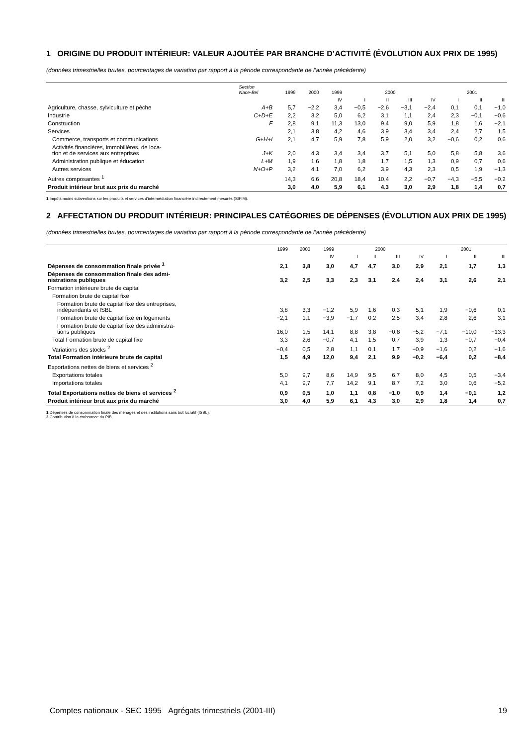1 ORIGINE DU PRODUIT INTÉRIEUR: VALEUR AJOUTÉE PAR BRANCHE D’ACTIVITÉ (ÉVOLUTION AUX PRIX DE 1995)
(données trimestrielles brutes, pourcentages de variation par rapport à la période correspondante de l’année précédente)
| | Section Nace-Bel | 1999 | 2000 | 1999 | 2000 | | | | 2001 | | |
| --- | --- | --- | --- | --- | --- | --- | --- | --- | --- | --- | --- |
| | | | | IV | I | II | III | IV | I | II | III |
| Agriculture, chasse, sylviculture et pêche | A+B | 5,7 | −2,2 | 3,4 | −0,5 | −2,6 | −3,1 | −2,4 | 0,1 | 0,1 | −1,0 |
| Industrie | C+D+E | 2,2 | 3,2 | 5,0 | 6,2 | 3,1 | 1,1 | 2,4 | 2,3 | −0,1 | −0,6 |
| Construction | F | 2,8 | 9,1 | 11,3 | 13,0 | 9,4 | 9,0 | 5,9 | 1,8 | 1,6 | −2,1 |
| Services | | 2,1 | 3,8 | 4,2 | 4,6 | 3,9 | 3,4 | 3,4 | 2,4 | 2,7 | 1,5 |
| Commerce, transports et communications | G+H+I | 2,1 | 4,7 | 5,9 | 7,8 | 5,9 | 2,0 | 3,2 | −0,6 | 0,2 | 0,6 |
| Activités financières, immobilières, de loca- tion et de services aux entreprises | J+K | 2,0 | 4,3 | 3,4 | 3,4 | 3,7 | 5,1 | 5,0 | 5,8 | 5,8 | 3,6 |
| Administration publique et éducation | L+M | 1,9 | 1,6 | 1,8 | 1,8 | 1,7 | 1,5 | 1,3 | 0,9 | 0,7 | 0,6 |
| Autres services | N+O+P | 3,2 | 4,1 | 7,0 | 6,2 | 3,9 | 4,3 | 2,3 | 0,5 | 1,9 | −1,3 |
| Autres composantes <sup>1</sup> | | 14,3 | 6,6 | 20,8 | 18,4 | 10,4 | 2,2 | −0,7 | −4,3 | −5,5 | −0,2 |
| Produit intérieur brut aux prix du marché | | 3,0 | 4,0 | 5,9 | 6,1 | 4,3 | 3,0 | 2,9 | 1,8 | 1,4 | 0,7 |
1 Impôts moins subventions sur les produits et services d’intermédiation financière indirectement mesurés (SIFIM).
2 AFFECTATION DU PRODUIT INTÉRIEUR: PRINCIPALES CATÉGORIES DE DÉPENSES (ÉVOLUTION AUX PRIX DE 1995)
(données trimestrielles brutes, pourcentages de variation par rapport à la période correspondante de l’année précédente)
| | 1999 | 2000 | 1999 | 2000 | | | | 2001 | | |
| --- | --- | --- | --- | --- | --- | --- | --- | --- | --- | --- |
| | | | IV | I | II | III | IV | I | II | III |
| Dépenses de consommation finale privée <sup>1</sup> | 2,1 | 3,8 | 3,0 | 4,7 | 4,7 | 3,0 | 2,9 | 2,1 | 1,7 | 1,3 |
| Dépenses de consommation finale des admi- nistrations publiques | 3,2 | 2,5 | 3,3 | 2,3 | 3,1 | 2,4 | 2,4 | 3,1 | 2,6 | 2,1 |
| Formation intérieure brute de capital | | | | | | | | | | |
| Formation brute de capital fixe | | | | | | | | | | |
| Formation brute de capital fixe des entreprises, indépendants et ISBL | 3,8 | 3,3 | −1,2 | 5,9 | 1,6 | 0,3 | 5,1 | 1,9 | −0,6 | 0,1 |
| Formation brute de capital fixe en logements | −2,1 | 1,1 | −3,9 | −1,7 | 0,2 | 2,5 | 3,4 | 2,8 | 2,6 | 3,1 |
| Formation brute de capital fixe des administra- tions publiques | 16,0 | 1,5 | 14,1 | 8,8 | 3,8 | −0,8 | −5,2 | −7,1 | −10,0 | −13,3 |
| Total Formation brute de capital fixe | 3,3 | 2,6 | −0,7 | 4,1 | 1,5 | 0,7 | 3,9 | 1,3 | −0,7 | −0,4 |
| Variations des stocks <sup>2</sup> | −0,4 | 0,5 | 2,8 | 1,1 | 0,1 | 1,7 | −0,9 | −1,6 | 0,2 | −1,6 |
| Total Formation intérieure brute de capital | 1,5 | 4,9 | 12,0 | 9,4 | 2,1 | 9,9 | −0,2 | −6,4 | 0,2 | −8,4 |
| Exportations nettes de biens et services <sup>2</sup> | | | | | | | | | | |
| Exportations totales | 5,0 | 9,7 | 8,6 | 14,9 | 9,5 | 6,7 | 8,0 | 4,5 | 0,5 | −3,4 |
| Importations totales | 4,1 | 9,7 | 7,7 | 14,2 | 9,1 | 8,7 | 7,2 | 3,0 | 0,6 | −5,2 |
| Total Exportations nettes de biens et services <sup>2</sup> | 0,9 | 0,5 | 1,0 | 1,1 | 0,8 | −1,0 | 0,9 | 1,4 | −0,1 | 1,2 |
| Produit intérieur brut aux prix du marché | 3,0 | 4,0 | 5,9 | 6,1 | 4,3 | 3,0 | 2,9 | 1,8 | 1,4 | 0,7 |
1 Dépenses de consommation finale des ménages et des institutions sans but lucratif (ISBL).
2 Contribution à la croissance du PIB.
Comptes nationaux - SEC 1995 Agrégats trimestriels (2001-III) 19